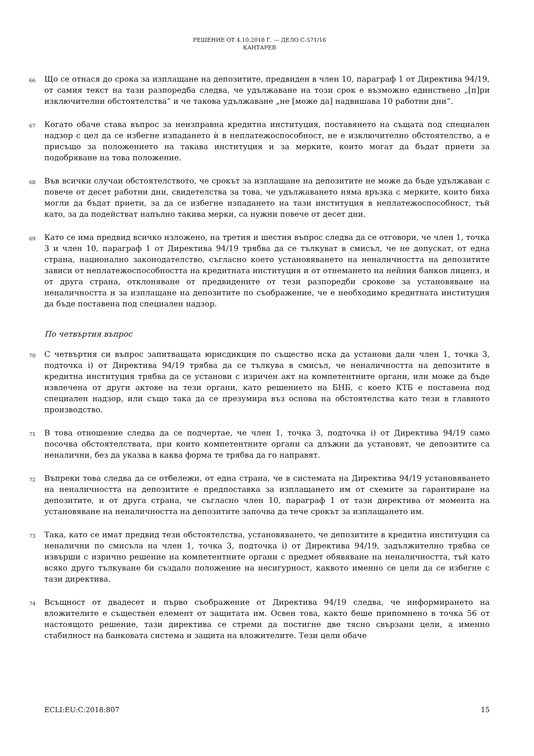РЕШЕНИЕ ОТ 4.10.2018 Г. — ДЕЛО C-571/16
КАНТАРЕВ
66
Що се отнася до срока за изплащане на депозитите, предвиден в член 10, параграф 1 от Директива 94/19, от самия текст на тази разпоредба следва, че удължаване на този срок е възможно единствено „[п]ри изключителни обстоятелства“ и че такова удължаване „не [може да] надвишава 10 работни дни“.
67
Когато обаче става въпрос за неизправна кредитна институция, поставянето на същата под специален надзор с цел да се избегне изпадането ѝ в неплатежоспособност, не е изключително обстоятелство, а е присъщо за положението на такава институция и за мерките, които могат да бъдат приети за подобряване на това положение.
68
Във всички случаи обстоятелството, че срокът за изплащане на депозитите не може да бъде удължаван с повече от десет работни дни, свидетелства за това, че удължаването няма връзка с мерките, които биха могли да бъдат приети, за да се избегне изпадането на тази институция в неплатежоспособност, тъй като, за да подействат напълно такива мерки, са нужни повече от десет дни.
69
Като се има предвид всичко изложено, на третия и шестия въпрос следва да се отговори, че член 1, точка 3 и член 10, параграф 1 от Директива 94/19 трябва да се тълкуват в смисъл, че не допускат, от една страна, национално законодателство, съгласно което установяването на неналичността на депозитите зависи от неплатежоспособността на кредитната институция и от отнемането на нейния банков лиценз, и от друга страна, отклоняване от предвидените от тези разпоредби срокове за установяване на неналичността и за изплащане на депозитите по съображение, че е необходимо кредитната институция да бъде поставена под специален надзор.
По четвъртия въпрос
70
С четвъртия си въпрос запитващата юрисдикция по същество иска да установи дали член 1, точка 3, подточка i) от Директива 94/19 трябва да се тълкува в смисъл, че неналичността на депозитите в кредитна институция трябва да се установи с изричен акт на компетентните органи, или може да бъде извлечена от други актове на тези органи, като решението на БНБ, с което КТБ е поставена под специален надзор, или също така да се презумира въз основа на обстоятелства като тези в главното производство.
71
В това отношение следва да се подчертае, че член 1, точка 3, подточка i) от Директива 94/19 само посочва обстоятелствата, при които компетентните органи са длъжни да установят, че депозитите са неналични, без да указва в каква форма те трябва да го направят.
72
Въпреки това следва да се отбележи, от една страна, че в системата на Директива 94/19 установяването на неналичността на депозитите е предпоставка за изплащането им от схемите за гарантиране на депозитите, и от друга страна, че съгласно член 10, параграф 1 от тази директива от момента на установяване на неналичността на депозитите започва да тече срокът за изплащането им.
73
Така, като се имат предвид тези обстоятелства, установяването, че депозитите в кредитна институция са неналични по смисъла на член 1, точка 3, подточка i) от Директива 94/19, задължително трябва се извърши с изрично решение на компетентните органи с предмет обявяване на неналичността, тъй като всяко друго тълкуване би създало положение на несигурност, каквото именно се цели да се избегне с тази директива.
74
Всъщност от двадесет и първо съображение от Директива 94/19 следва, че информирането на вложителите е съществен елемент от защитата им. Освен това, както беше припомнено в точка 56 от настоящото решение, тази директива се стреми да постигне две тясно свързани цели, а именно стабилност на банковата система и защита на вложителите. Тези цели обаче
ECLI:EU:C:2018:807 15